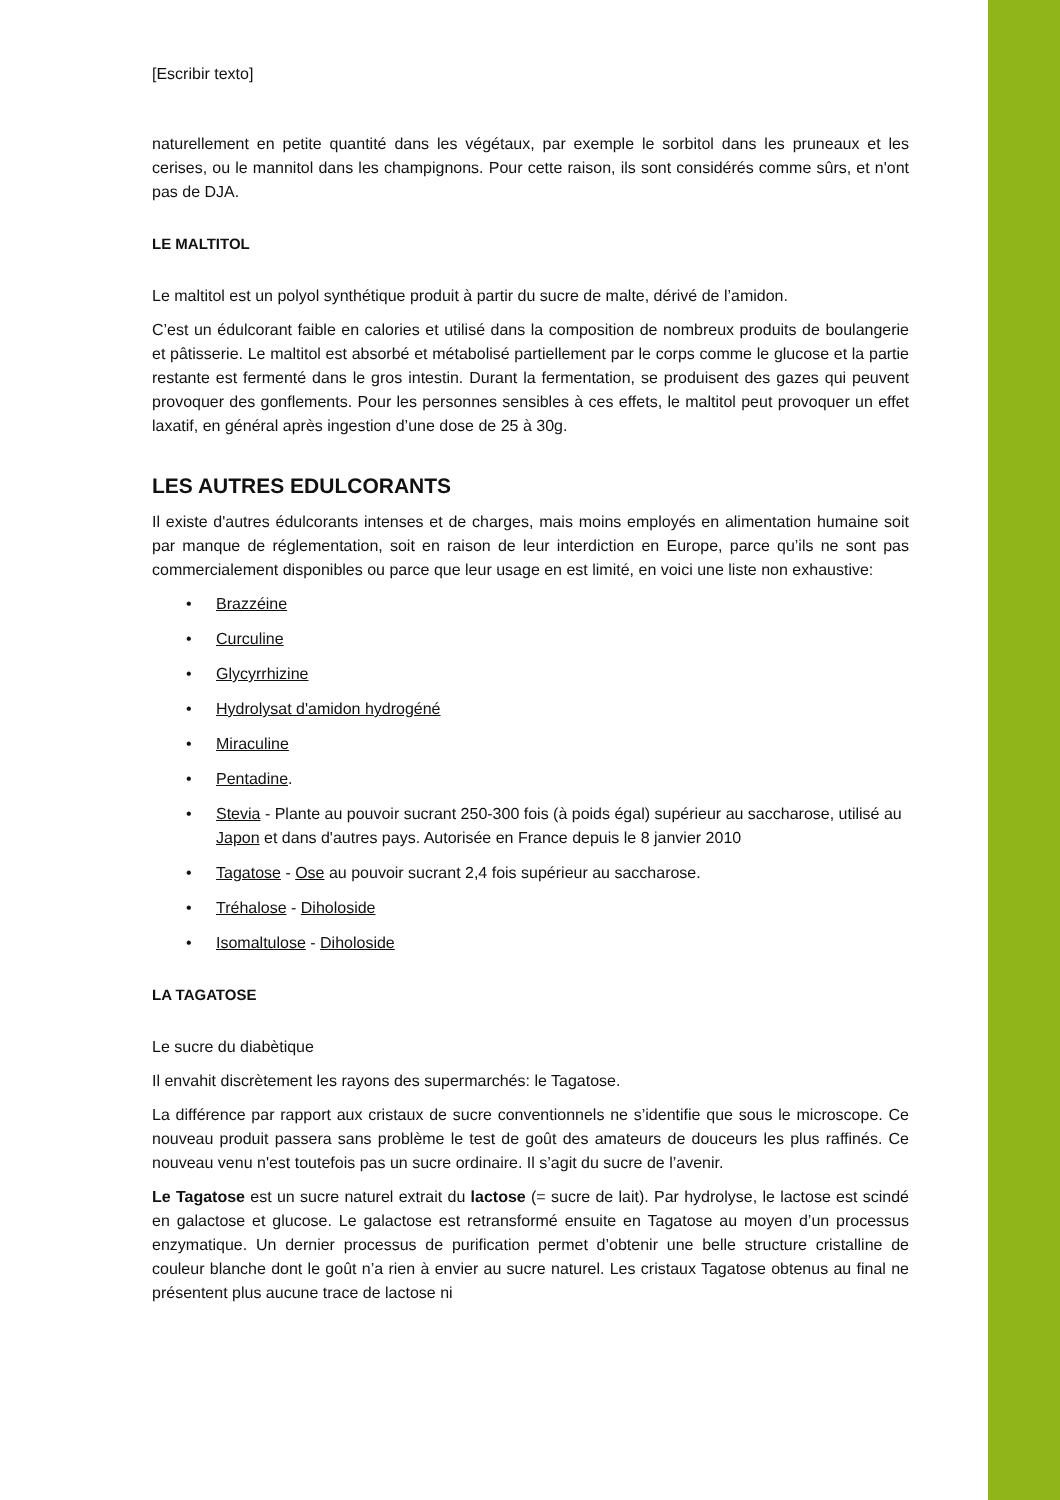[Escribir texto]
naturellement en petite quantité dans les végétaux, par exemple le sorbitol dans les pruneaux et les cerises, ou le mannitol dans les champignons. Pour cette raison, ils sont considérés comme sûrs, et n'ont pas de DJA.
LE MALTITOL
Le maltitol est un polyol synthétique produit à partir du sucre de malte, dérivé de l’amidon.
C’est un édulcorant faible en calories et utilisé dans la composition de nombreux produits de boulangerie et pâtisserie. Le maltitol est absorbé et métabolisé partiellement par le corps comme le glucose et la partie restante est fermenté dans le gros intestin. Durant la fermentation, se produisent des gazes qui peuvent provoquer des gonflements. Pour les personnes sensibles à ces effets, le maltitol peut provoquer un effet laxatif, en général après ingestion d’une dose de 25 à 30g.
LES AUTRES EDULCORANTS
Il existe d'autres édulcorants intenses et de charges, mais moins employés en alimentation humaine soit par manque de réglementation, soit en raison de leur interdiction en Europe, parce qu’ils ne sont pas commercialement disponibles ou parce que leur usage en est limité, en voici une liste non exhaustive:
• Brazzéine
• Curculine
• Glycyrrhizine
• Hydrolysat d'amidon hydrogéné
• Miraculine
• Pentadine.
• Stevia - Plante au pouvoir sucrant 250-300 fois (à poids égal) supérieur au saccharose, utilisé au Japon et dans d'autres pays. Autorisée en France depuis le 8 janvier 2010
• Tagatose - Ose au pouvoir sucrant 2,4 fois supérieur au saccharose.
• Tréhalose - Diholoside
• Isomaltulose - Diholoside
LA TAGATOSE
Le sucre du diabètique
Il envahit discrètement les rayons des supermarchés: le Tagatose.
La différence par rapport aux cristaux de sucre conventionnels ne s’identifie que sous le microscope. Ce nouveau produit passera sans problème le test de goût des amateurs de douceurs les plus raffinés. Ce nouveau venu n'est toutefois pas un sucre ordinaire. Il s’agit du sucre de l’avenir.
Le Tagatose est un sucre naturel extrait du lactose (= sucre de lait). Par hydrolyse, le lactose est scindé en galactose et glucose. Le galactose est retransformé ensuite en Tagatose au moyen d’un processus enzymatique. Un dernier processus de purification permet d’obtenir une belle structure cristalline de couleur blanche dont le goût n’a rien à envier au sucre naturel. Les cristaux Tagatose obtenus au final ne présentent plus aucune trace de lactose ni